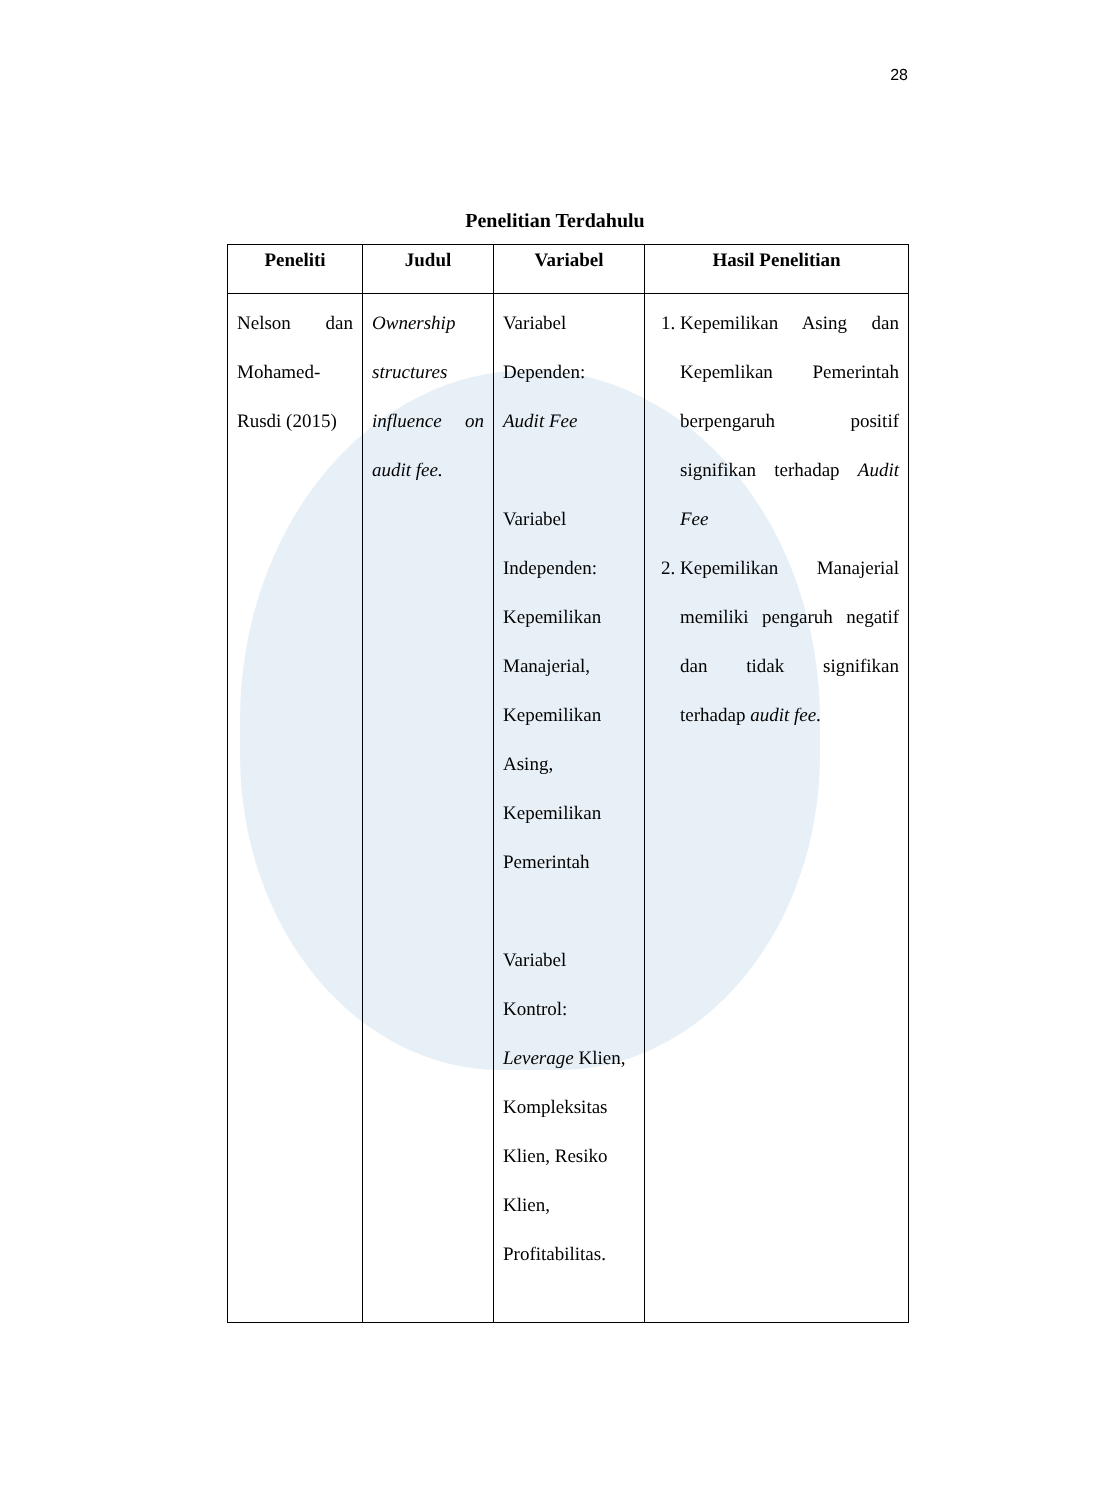28
Penelitian Terdahulu
| Peneliti | Judul | Variabel | Hasil Penelitian |
| --- | --- | --- | --- |
| Nelson dan Mohamed-Rusdi (2015) | Ownership structures influence on audit fee. | Variabel Dependen: Audit Fee Variabel Independen: Kepemilikan Manajerial, Kepemilikan Asing, Kepemilikan Pemerintah Variabel Kontrol: Leverage Klien, Kompleksitas Klien, Resiko Klien, Profitabilitas. | 1. Kepemilikan Asing dan Kepemlikan Pemerintah berpengaruh positif signifikan terhadap Audit Fee 2. Kepemilikan Manajerial memiliki pengaruh negatif dan tidak signifikan terhadap audit fee . |